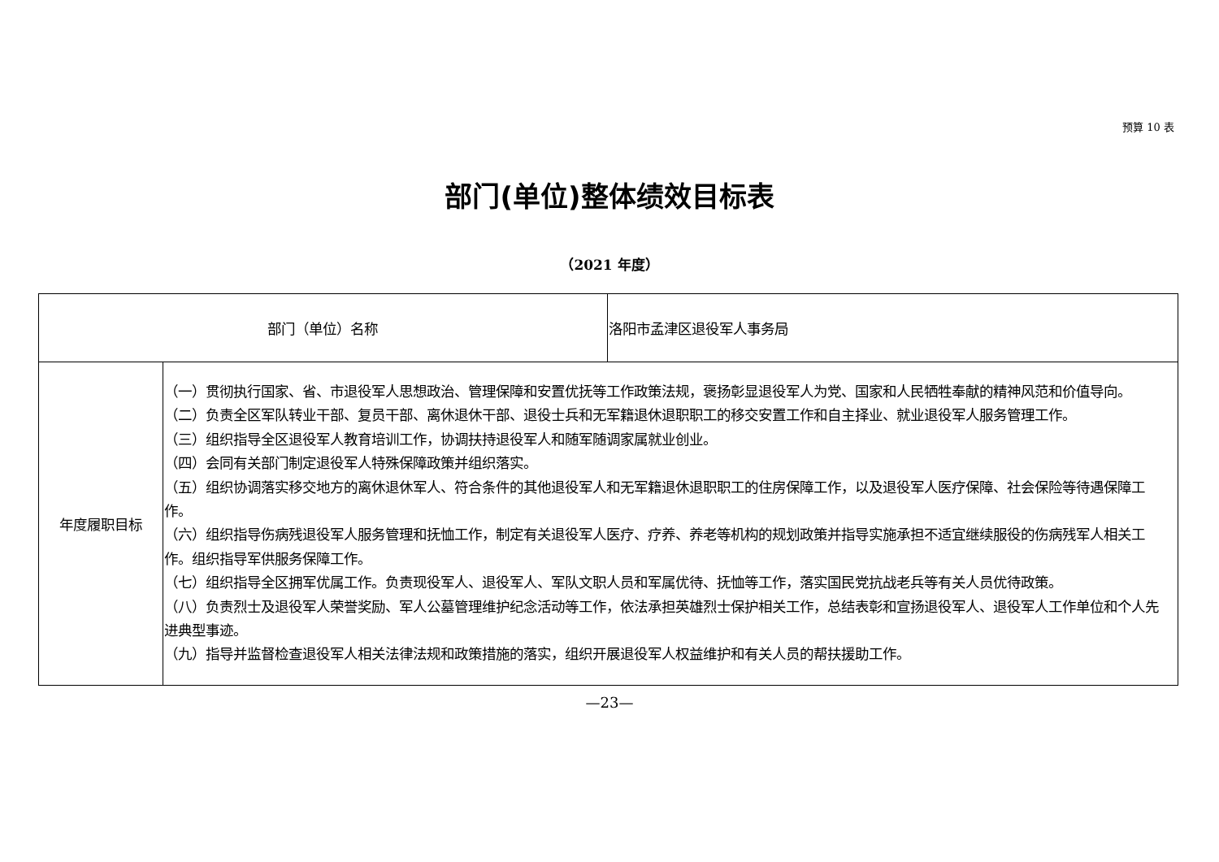预算 10 表
部门(单位)整体绩效目标表
（2021 年度）
| 部门（单位）名称 | | 洛阳市孟津区退役军人事务局 |
| 年度履职目标 | （一）贯彻执行国家、省、市退役军人思想政治、管理保障和安置优抚等工作政策法规，褒扬彰显退役军人为党、国家和人民牺牲奉献的精神风范和价值导向。 （二）负责全区军队转业干部、复员干部、离休退休干部、退役士兵和无军籍退休退职职工的移交安置工作和自主择业、就业退役军人服务管理工作。 （三）组织指导全区退役军人教育培训工作，协调扶持退役军人和随军随调家属就业创业。 （四）会同有关部门制定退役军人特殊保障政策并组织落实。 （五）组织协调落实移交地方的离休退休军人、符合条件的其他退役军人和无军籍退休退职职工的住房保障工作，以及退役军人医疗保障、社会保险等待遇保障工作。 （六）组织指导伤病残退役军人服务管理和抚恤工作，制定有关退役军人医疗、疗养、养老等机构的规划政策并指导实施承担不适宜继续服役的伤病残军人相关工作。组织指导军供服务保障工作。 （七）组织指导全区拥军优属工作。负责现役军人、退役军人、军队文职人员和军属优待、抚恤等工作，落实国民党抗战老兵等有关人员优待政策。 （八）负责烈士及退役军人荣誉奖励、军人公墓管理维护纪念活动等工作，依法承担英雄烈士保护相关工作，总结表彰和宣扬退役军人、退役军人工作单位和个人先进典型事迹。 （九）指导并监督检查退役军人相关法律法规和政策措施的落实，组织开展退役军人权益维护和有关人员的帮扶援助工作。 | |
—23—